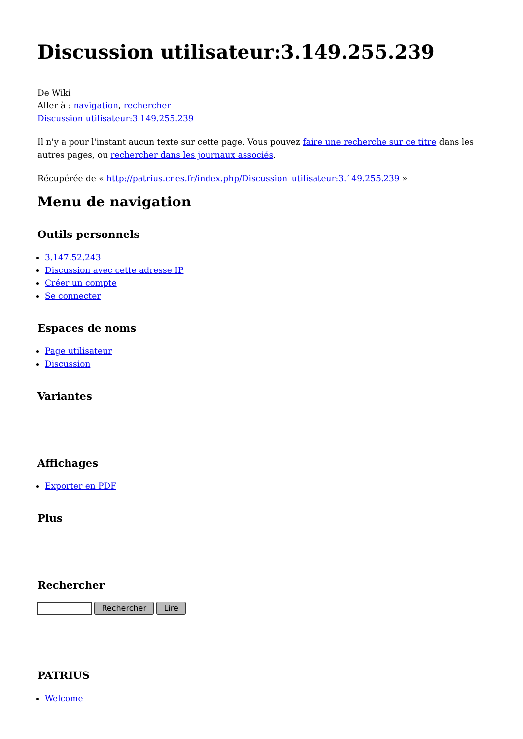Discussion utilisateur:3.149.255.239
De Wiki
Aller à : navigation, rechercher
Discussion utilisateur:3.149.255.239
Il n'y a pour l'instant aucun texte sur cette page. Vous pouvez faire une recherche sur ce titre dans les autres pages, ou rechercher dans les journaux associés.
Récupérée de « http://patrius.cnes.fr/index.php/Discussion_utilisateur:3.149.255.239 »
Menu de navigation
Outils personnels
3.147.52.243
Discussion avec cette adresse IP
Créer un compte
Se connecter
Espaces de noms
Page utilisateur
Discussion
Variantes
Affichages
Exporter en PDF
Plus
Rechercher
Rechercher Lire
PATRIUS
Welcome